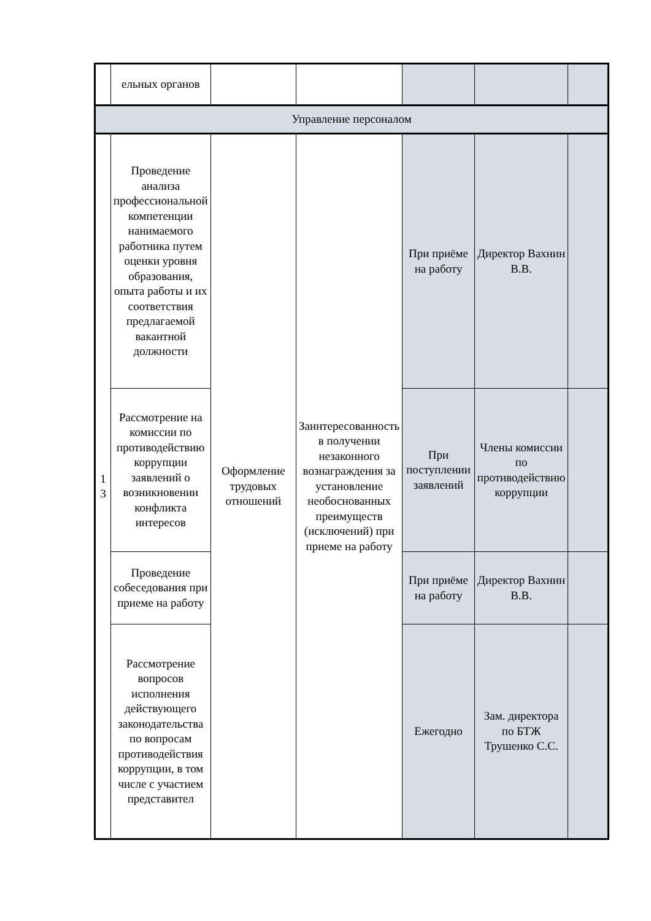| | ельных органов | | | | | |
| Управление персоналом | | | | | | |
| 1 3 | Проведение анализа профессиональной компетенции нанимаемого работника путем оценки уровня образования, опыта работы и их соответствия предлагаемой вакантной должности | Оформление трудовых отношений | Заинтересованность в получении незаконного вознаграждения за установление необоснованных преимуществ (исключений) при приеме на работу | При приёме на работу | Директор Вахнин В.В. | |
| | Рассмотрение на комиссии по противодействию коррупции заявлений о возникновении конфликта интересов | | | При поступлении заявлений | Члены комиссии по противодействию коррупции | |
| | Проведение собеседования при приеме на работу | | | При приёме на работу | Директор Вахнин В.В. | |
| | Рассмотрение вопросов исполнения действующего законодательства по вопросам противодействия коррупции, в том числе с участием представител | | | Ежегодно | Зам. директора по БТЖ Трушенко С.С. | |